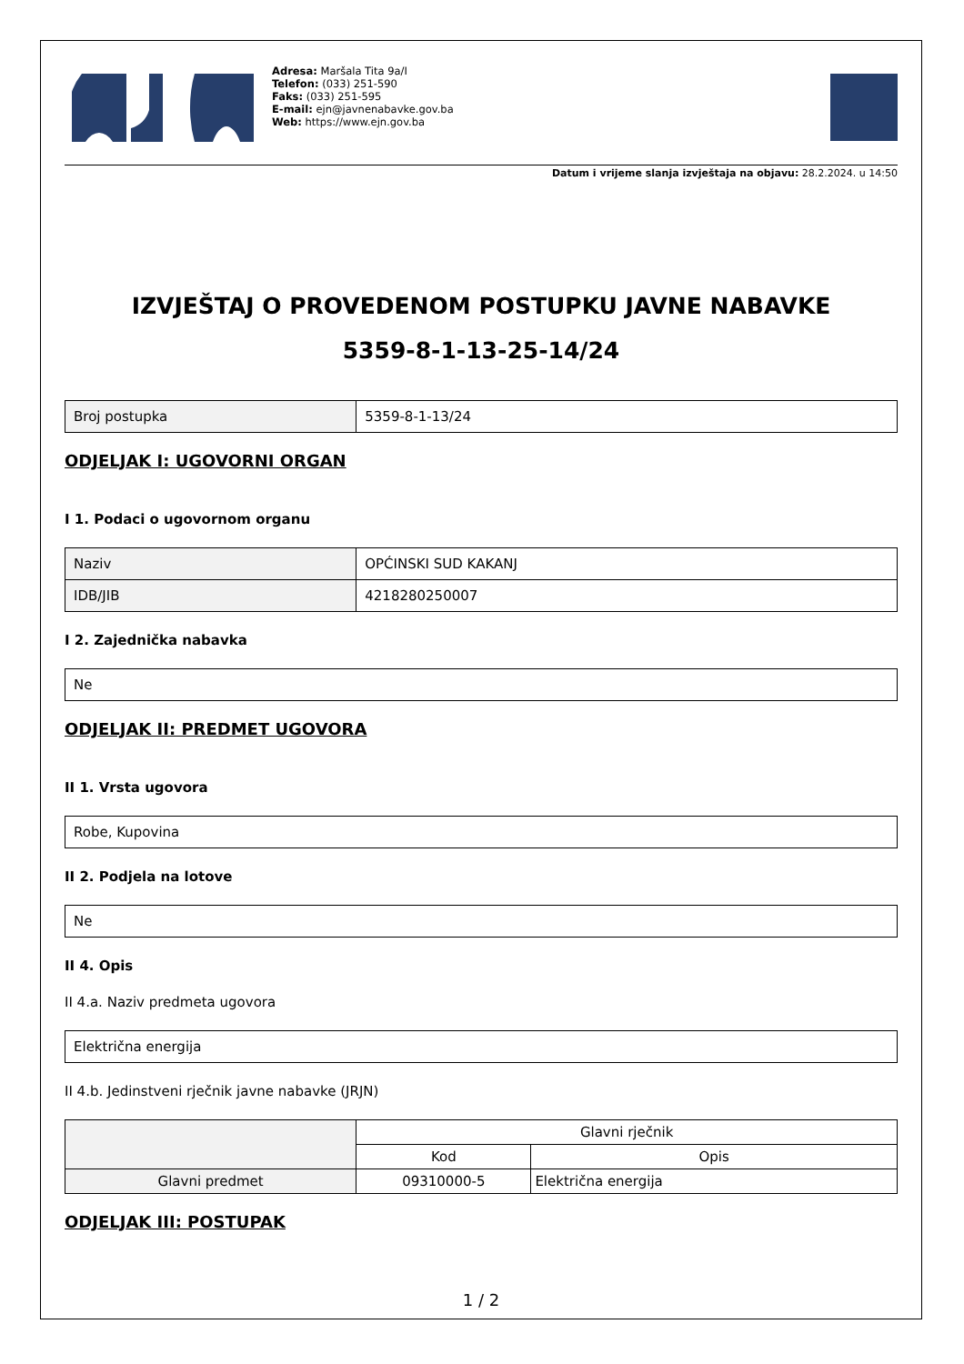Adresa: Maršala Tita 9a/I
Telefon: (033) 251-590
Faks: (033) 251-595
E-mail: ejn@javnenabavke.gov.ba
Web: https://www.ejn.gov.ba
Datum i vrijeme slanja izvještaja na objavu: 28.2.2024. u 14:50
IZVJEŠTAJ O PROVEDENOM POSTUPKU JAVNE NABAVKE
5359-8-1-13-25-14/24
| Broj postupka | 5359-8-1-13/24 |
ODJELJAK I: UGOVORNI ORGAN
I 1. Podaci o ugovornom organu
| Naziv | OPĆINSKI SUD KAKANJ |
| IDB/JIB | 4218280250007 |
I 2. Zajednička nabavka
| Ne |
ODJELJAK II: PREDMET UGOVORA
II 1. Vrsta ugovora
| Robe, Kupovina |
II 2. Podjela na lotove
| Ne |
II 4. Opis
II 4.a. Naziv predmeta ugovora
| Električna energija |
II 4.b. Jedinstveni rječnik javne nabavke (JRJN)
| | Glavni rječnik | |
| --- | --- | --- |
| | Kod | Opis |
| Glavni predmet | 09310000-5 | Električna energija |
ODJELJAK III: POSTUPAK
1 / 2